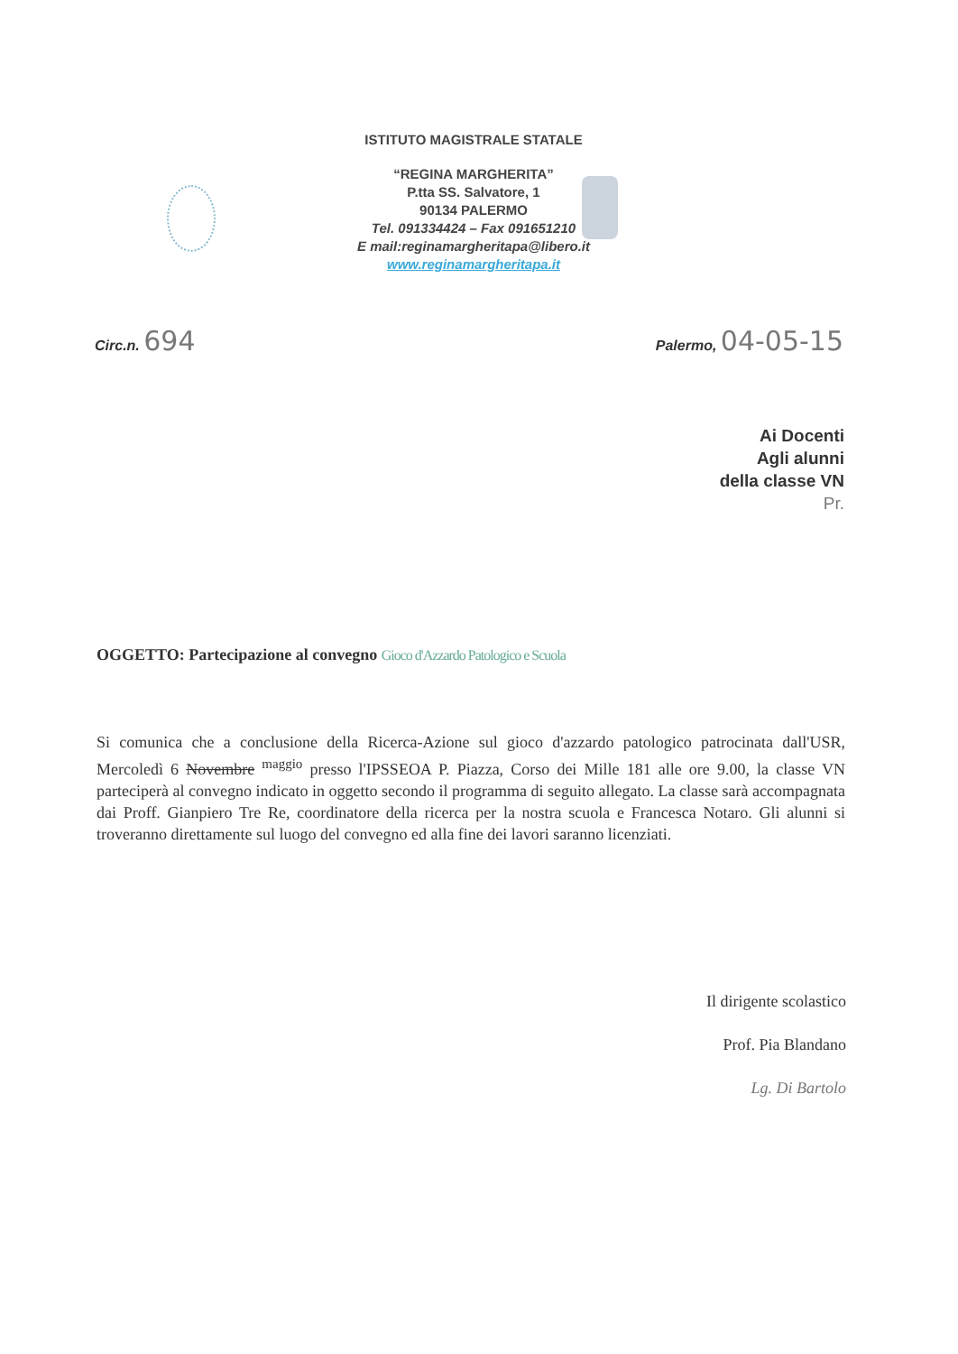ISTITUTO MAGISTRALE STATALE
“REGINA MARGHERITA”
P.tta SS. Salvatore, 1
90134 PALERMO
Tel. 091334424 – Fax 091651210
E mail:reginamargheritapa@libero.it
www.reginamargheritapa.it
Circ.n. 694
Palermo, 04-05-15
Ai Docenti
Agli alunni
della classe VN
Pr.
OGGETTO: Partecipazione al convegno Gioco d'Azzardo Patologico e Scuola
Si comunica che a conclusione della Ricerca-Azione sul gioco d'azzardo patologico patrocinata dall'USR, Mercoledì 6 Novembre <sup>maggio</sup> presso l'IPSSEOA P. Piazza, Corso dei Mille 181 alle ore 9.00, la classe VN parteciperà al convegno indicato in oggetto secondo il programma di seguito allegato. La classe sarà accompagnata dai Proff. Gianpiero Tre Re, coordinatore della ricerca per la nostra scuola e Francesca Notaro. Gli alunni si troveranno direttamente sul luogo del convegno ed alla fine dei lavori saranno licenziati.
Il dirigente scolastico
Prof. Pia Blandano
Lg. Di Bartolo